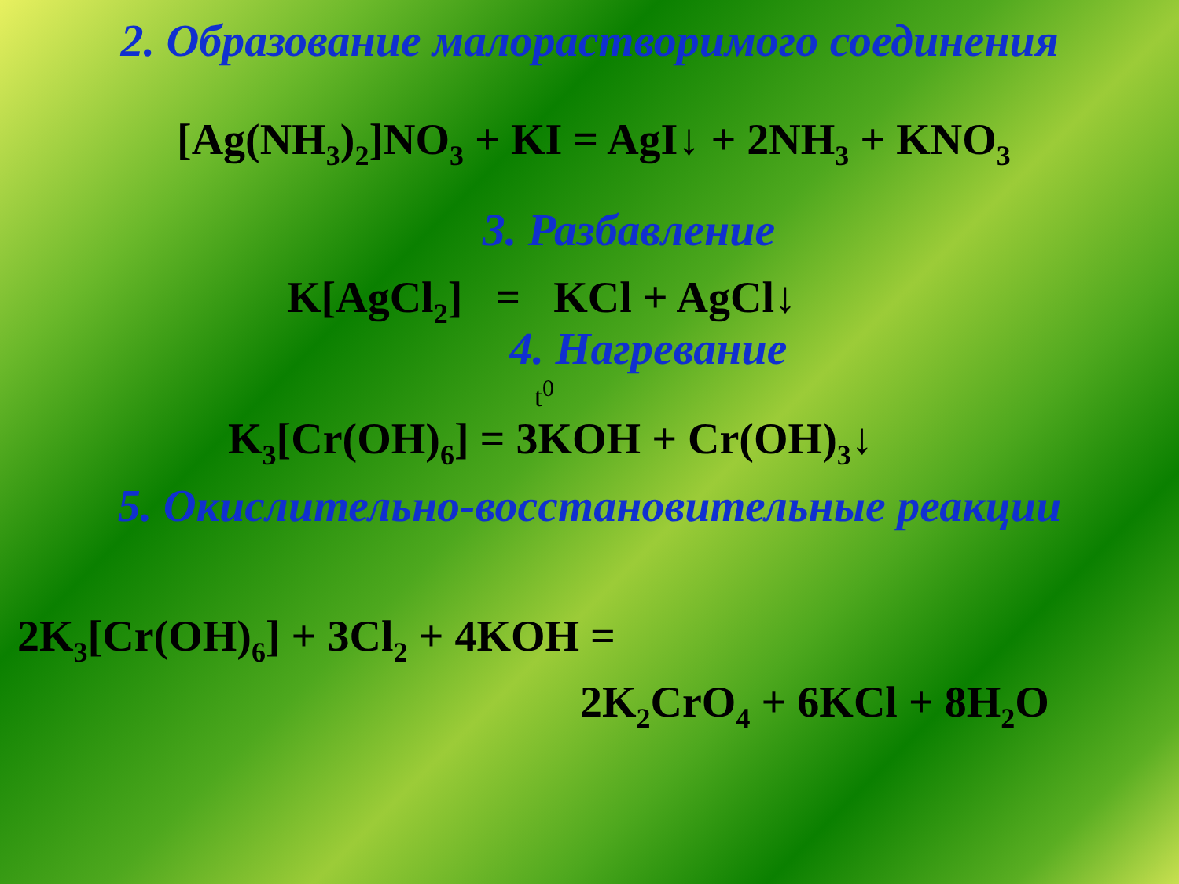2. Образование малорастворимого соединения
[Ag(NH<sub>3</sub>)<sub>2</sub>]NO<sub>3</sub> + KI = AgI↓ + 2NH<sub>3</sub> + KNO<sub>3</sub>
3. Разбавление
K[AgCl<sub>2</sub>] = KCl + AgCl↓
4. Нагревание
t<sup>0</sup>
K<sub>3</sub>[Cr(OH)<sub>6</sub>] = 3KOH + Cr(OH)<sub>3</sub>↓
5. Окислительно-восстановительные реакции
2K<sub>3</sub>[Cr(OH)<sub>6</sub>] + 3Cl<sub>2</sub> + 4KOH =
2K<sub>2</sub>CrO<sub>4</sub> + 6KCl + 8H<sub>2</sub>O